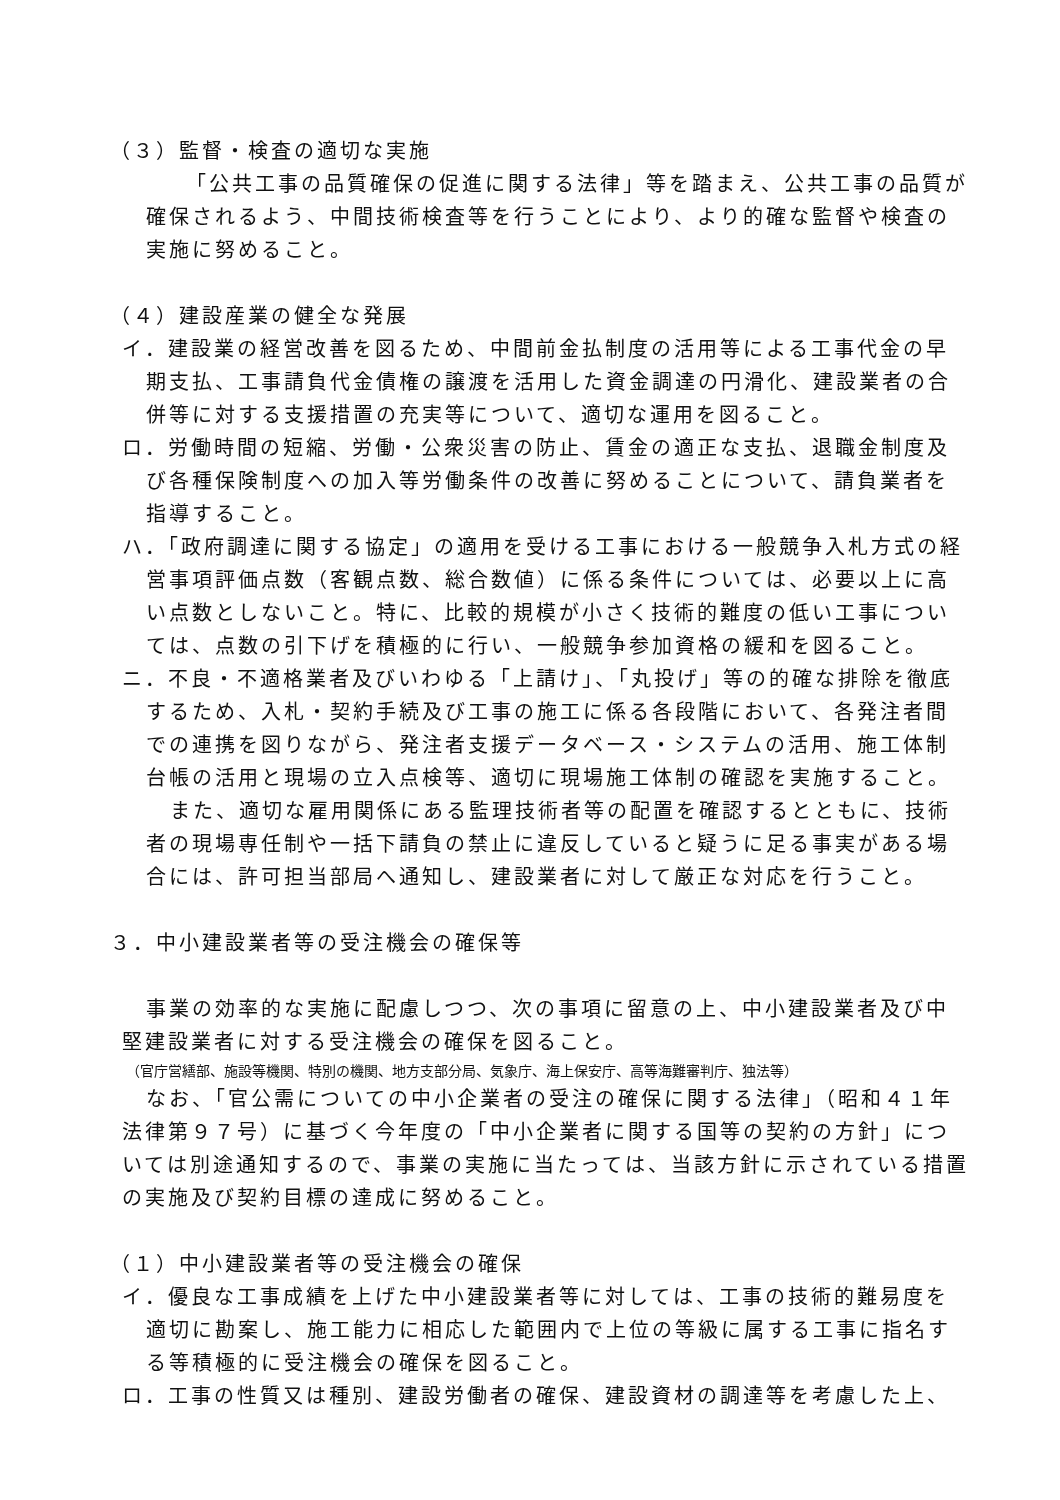（３）監督・検査の適切な実施
「公共工事の品質確保の促進に関する法律」等を踏まえ、公共工事の品質が確保されるよう、中間技術検査等を行うことにより、より的確な監督や検査の実施に努めること。
（４）建設産業の健全な発展
イ．建設業の経営改善を図るため、中間前金払制度の活用等による工事代金の早期支払、工事請負代金債権の譲渡を活用した資金調達の円滑化、建設業者の合併等に対する支援措置の充実等について、適切な運用を図ること。
ロ．労働時間の短縮、労働・公衆災害の防止、賃金の適正な支払、退職金制度及び各種保険制度への加入等労働条件の改善に努めることについて、請負業者を指導すること。
ハ．「政府調達に関する協定」の適用を受ける工事における一般競争入札方式の経営事項評価点数（客観点数、総合数値）に係る条件については、必要以上に高い点数としないこと。特に、比較的規模が小さく技術的難度の低い工事については、点数の引下げを積極的に行い、一般競争参加資格の緩和を図ること。
ニ．不良・不適格業者及びいわゆる「上請け」、「丸投げ」等の的確な排除を徹底するため、入札・契約手続及び工事の施工に係る各段階において、各発注者間での連携を図りながら、発注者支援データベース・システムの活用、施工体制台帳の活用と現場の立入点検等、適切に現場施工体制の確認を実施すること。
また、適切な雇用関係にある監理技術者等の配置を確認するとともに、技術者の現場専任制や一括下請負の禁止に違反していると疑うに足る事実がある場合には、許可担当部局へ通知し、建設業者に対して厳正な対応を行うこと。
３．中小建設業者等の受注機会の確保等
事業の効率的な実施に配慮しつつ、次の事項に留意の上、中小建設業者及び中堅建設業者に対する受注機会の確保を図ること。
（官庁営繕部、施設等機関、特別の機関、地方支部分局、気象庁、海上保安庁、高等海難審判庁、独法等）
なお、「官公需についての中小企業者の受注の確保に関する法律」（昭和４１年法律第９７号）に基づく今年度の「中小企業者に関する国等の契約の方針」については別途通知するので、事業の実施に当たっては、当該方針に示されている措置の実施及び契約目標の達成に努めること。
（１）中小建設業者等の受注機会の確保
イ．優良な工事成績を上げた中小建設業者等に対しては、工事の技術的難易度を適切に勘案し、施工能力に相応した範囲内で上位の等級に属する工事に指名する等積極的に受注機会の確保を図ること。
ロ．工事の性質又は種別、建設労働者の確保、建設資材の調達等を考慮した上、